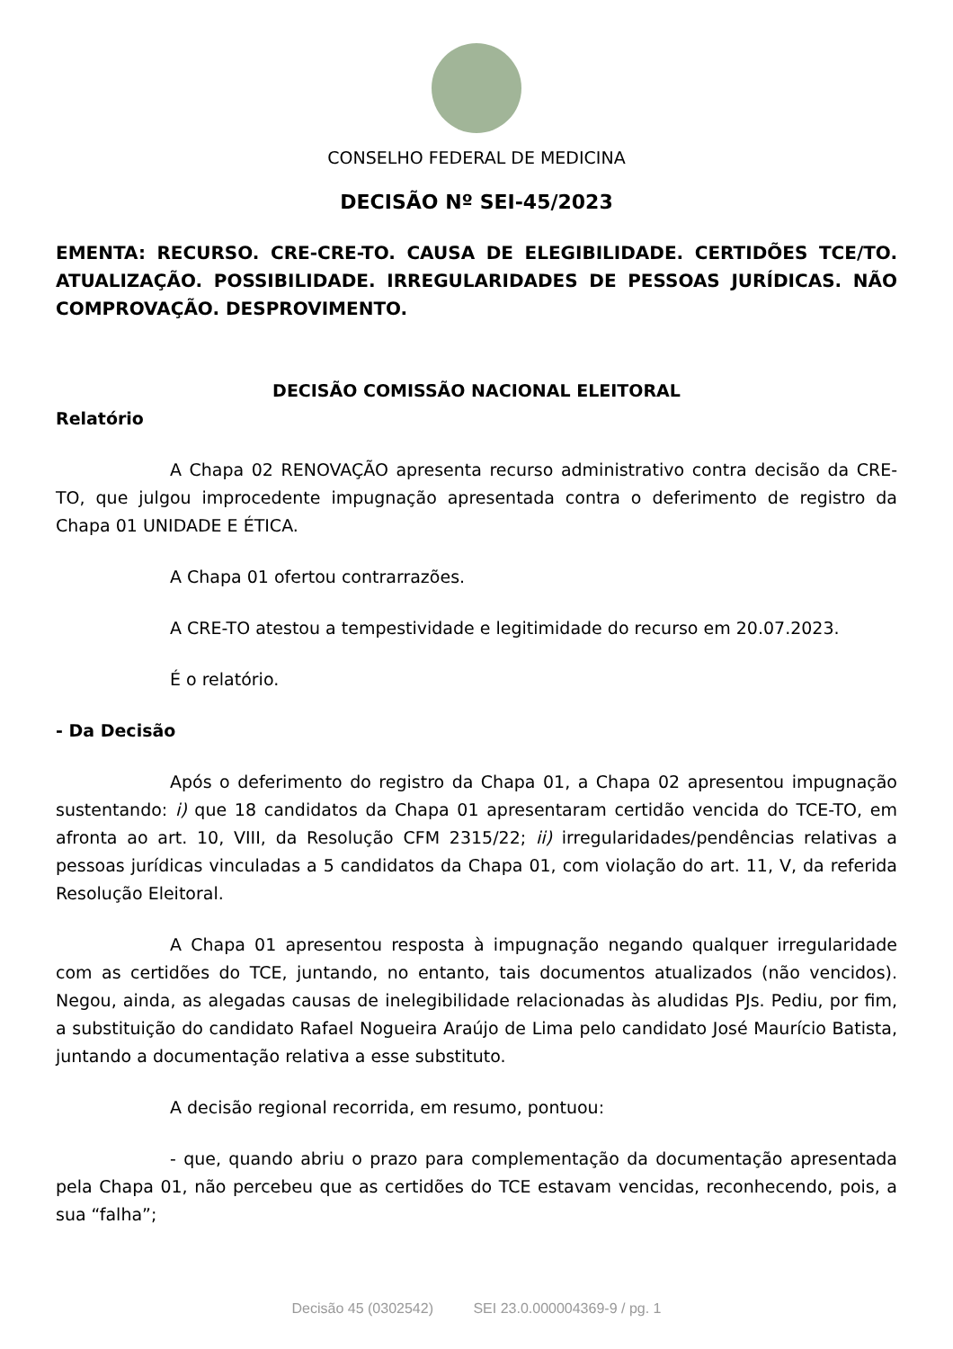CONSELHO FEDERAL DE MEDICINA
DECISÃO Nº SEI-45/2023
EMENTA: RECURSO. CRE-CRE-TO. CAUSA DE ELEGIBILIDADE. CERTIDÕES TCE/TO. ATUALIZAÇÃO. POSSIBILIDADE. IRREGULARIDADES DE PESSOAS JURÍDICAS. NÃO COMPROVAÇÃO. DESPROVIMENTO.
DECISÃO COMISSÃO NACIONAL ELEITORAL
Relatório
A Chapa 02 RENOVAÇÃO apresenta recurso administrativo contra decisão da CRE-TO, que julgou improcedente impugnação apresentada contra o deferimento de registro da Chapa 01 UNIDADE E ÉTICA.
A Chapa 01 ofertou contrarrazões.
A CRE-TO atestou a tempestividade e legitimidade do recurso em 20.07.2023.
É o relatório.
- Da Decisão
Após o deferimento do registro da Chapa 01, a Chapa 02 apresentou impugnação sustentando: i) que 18 candidatos da Chapa 01 apresentaram certidão vencida do TCE-TO, em afronta ao art. 10, VIII, da Resolução CFM 2315/22; ii) irregularidades/pendências relativas a pessoas jurídicas vinculadas a 5 candidatos da Chapa 01, com violação do art. 11, V, da referida Resolução Eleitoral.
A Chapa 01 apresentou resposta à impugnação negando qualquer irregularidade com as certidões do TCE, juntando, no entanto, tais documentos atualizados (não vencidos). Negou, ainda, as alegadas causas de inelegibilidade relacionadas às aludidas PJs. Pediu, por fim, a substituição do candidato Rafael Nogueira Araújo de Lima pelo candidato José Maurício Batista, juntando a documentação relativa a esse substituto.
A decisão regional recorrida, em resumo, pontuou:
- que, quando abriu o prazo para complementação da documentação apresentada pela Chapa 01, não percebeu que as certidões do TCE estavam vencidas, reconhecendo, pois, a sua “falha”;
Decisão 45 (0302542) SEI 23.0.000004369-9 / pg. 1